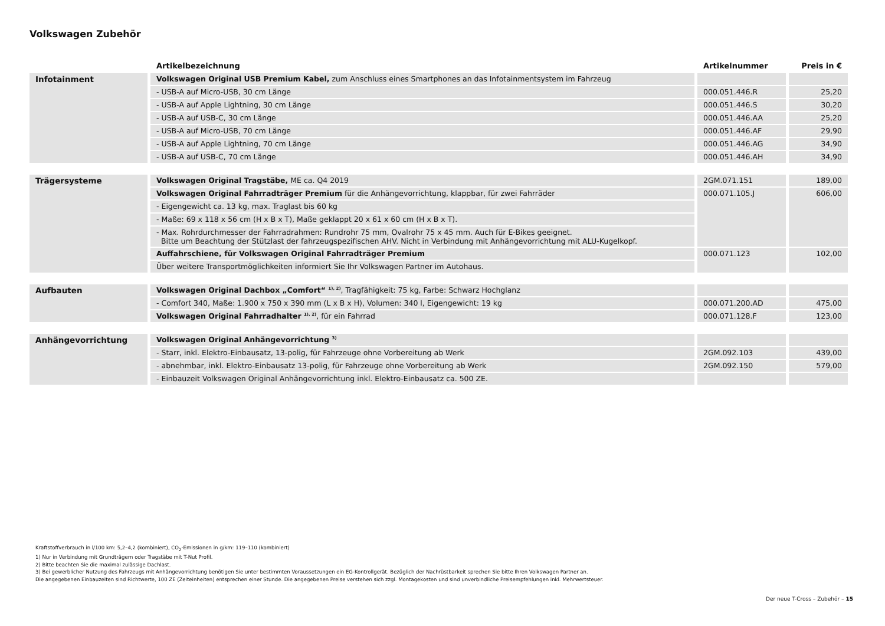Volkswagen Zubehör
| | Artikelbezeichnung | Artikelnummer | Preis in € |
| --- | --- | --- | --- |
| Infotainment | Volkswagen Original USB Premium Kabel, zum Anschluss eines Smartphones an das Infotainmentsystem im Fahrzeug | | |
| | - USB-A auf Micro-USB, 30 cm Länge | 000.051.446.R | 25,20 |
| | - USB-A auf Apple Lightning, 30 cm Länge | 000.051.446.S | 30,20 |
| | - USB-A auf USB-C, 30 cm Länge | 000.051.446.AA | 25,20 |
| | - USB-A auf Micro-USB, 70 cm Länge | 000.051.446.AF | 29,90 |
| | - USB-A auf Apple Lightning, 70 cm Länge | 000.051.446.AG | 34,90 |
| | - USB-A auf USB-C, 70 cm Länge | 000.051.446.AH | 34,90 |
| Trägersysteme | Volkswagen Original Tragstäbe, ME ca. Q4 2019 | 2GM.071.151 | 189,00 |
| | Volkswagen Original Fahrradträger Premium für die Anhängevorrichtung, klappbar, für zwei Fahrräder | 000.071.105.J | 606,00 |
| | - Eigengewicht ca. 13 kg, max. Traglast bis 60 kg | | |
| | - Maße: 69 x 118 x 56 cm (H x B x T), Maße geklappt 20 x 61 x 60 cm (H x B x T). | | |
| | - Max. Rohrdurchmesser der Fahrradrahmen: Rundrohr 75 mm, Ovalrohr 75 x 45 mm. Auch für E-Bikes geeignet. Bitte um Beachtung der Stützlast der fahrzeugspezifischen AHV. Nicht in Verbindung mit Anhängevorrichtung mit ALU-Kugelkopf. | | |
| | Auffahrschiene, für Volkswagen Original Fahrradträger Premium | 000.071.123 | 102,00 |
| | Über weitere Transportmöglichkeiten informiert Sie Ihr Volkswagen Partner im Autohaus. | | |
| Aufbauten | Volkswagen Original Dachbox „Comfort“ <sup>1), 2)</sup> , Tragfähigkeit: 75 kg, Farbe: Schwarz Hochglanz | | |
| | - Comfort 340, Maße: 1.900 x 750 x 390 mm (L x B x H), Volumen: 340 l, Eigengewicht: 19 kg | 000.071.200.AD | 475,00 |
| | Volkswagen Original Fahrradhalter <sup>1), 2)</sup> , für ein Fahrrad | 000.071.128.F | 123,00 |
| Anhängevorrichtung | Volkswagen Original Anhängevorrichtung <sup>3)</sup> | | |
| | - Starr, inkl. Elektro-Einbausatz, 13-polig, für Fahrzeuge ohne Vorbereitung ab Werk | 2GM.092.103 | 439,00 |
| | - abnehmbar, inkl. Elektro-Einbausatz 13-polig, für Fahrzeuge ohne Vorbereitung ab Werk | 2GM.092.150 | 579,00 |
| | - Einbauzeit Volkswagen Original Anhängevorrichtung inkl. Elektro-Einbausatz ca. 500 ZE. | | |
Kraftstoffverbrauch in l/100 km: 5,2–4,2 (kombiniert), CO<sub>2</sub>-Emissionen in g/km: 119–110 (kombiniert)
1) Nur in Verbindung mit Grundträgern oder Tragstäbe mit T-Nut Profil.
2) Bitte beachten Sie die maximal zulässige Dachlast.
3) Bei gewerblicher Nutzung des Fahrzeugs mit Anhängevorrichtung benötigen Sie unter bestimmten Voraussetzungen ein EG-Kontrollgerät. Bezüglich der Nachrüstbarkeit sprechen Sie bitte Ihren Volkswagen Partner an.
Die angegebenen Einbauzeiten sind Richtwerte, 100 ZE (Zeiteinheiten) entsprechen einer Stunde. Die angegebenen Preise verstehen sich zzgl. Montagekosten und sind unverbindliche Preisempfehlungen inkl. Mehrwertsteuer.
Der neue T-Cross – Zubehör – 15